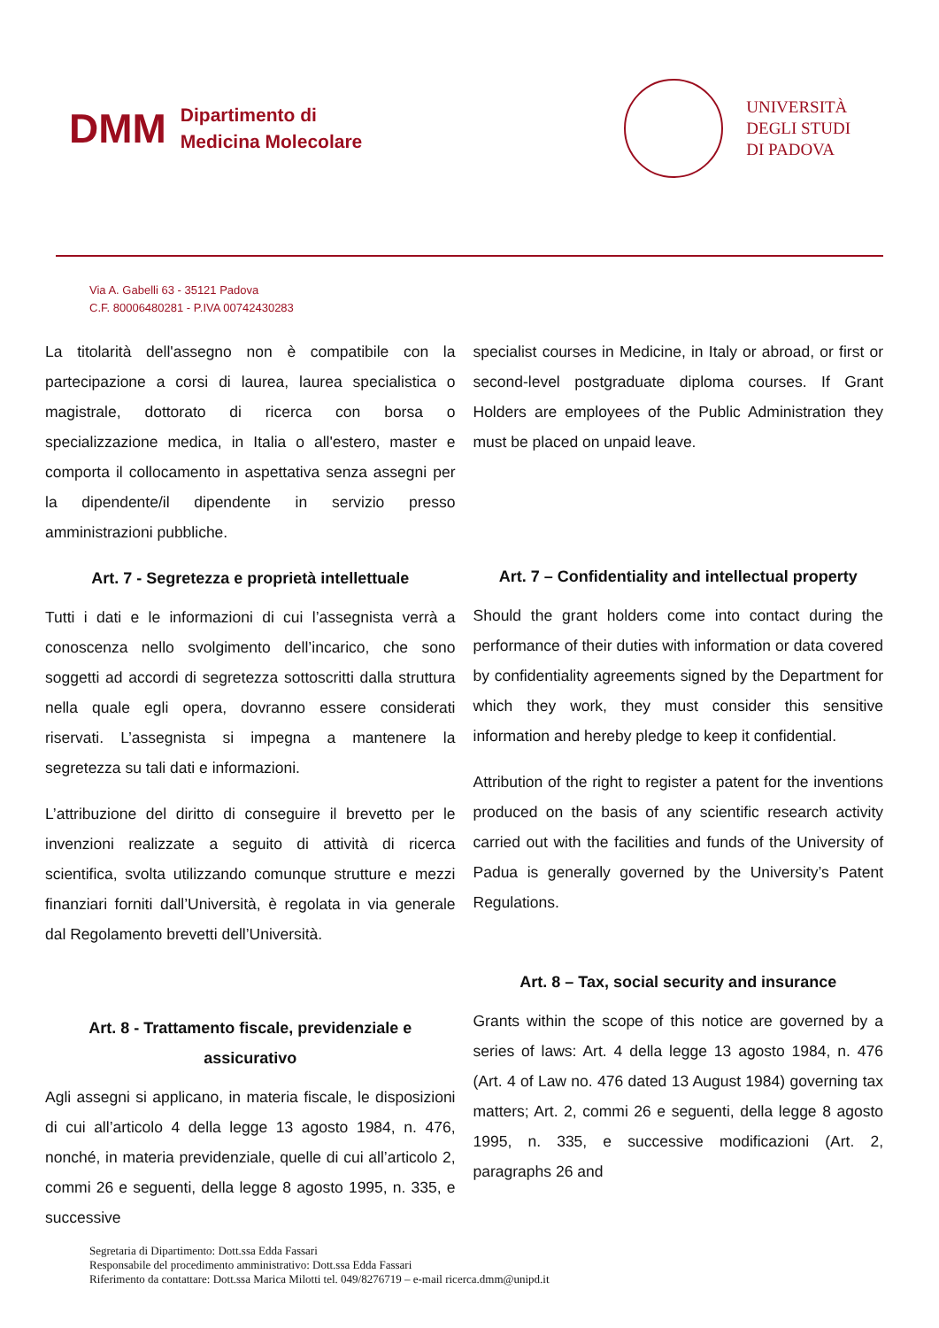DMM
Dipartimento di
Medicina Molecolare
UNIVERSITÀ
DEGLI STUDI
DI PADOVA
Via A. Gabelli 63 - 35121 Padova
C.F. 80006480281 - P.IVA 00742430283
La titolarità dell'assegno non è compatibile con la partecipazione a corsi di laurea, laurea specialistica o magistrale, dottorato di ricerca con borsa o specializzazione medica, in Italia o all'estero, master e comporta il collocamento in aspettativa senza assegni per la dipendente/il dipendente in servizio presso amministrazioni pubbliche.
Art. 7 - Segretezza e proprietà intellettuale
Tutti i dati e le informazioni di cui l’assegnista verrà a conoscenza nello svolgimento dell’incarico, che sono soggetti ad accordi di segretezza sottoscritti dalla struttura nella quale egli opera, dovranno essere considerati riservati. L’assegnista si impegna a mantenere la segretezza su tali dati e informazioni.
L’attribuzione del diritto di conseguire il brevetto per le invenzioni realizzate a seguito di attività di ricerca scientifica, svolta utilizzando comunque strutture e mezzi finanziari forniti dall’Università, è regolata in via generale dal Regolamento brevetti dell’Università.
Art. 8 - Trattamento fiscale, previdenziale e assicurativo
Agli assegni si applicano, in materia fiscale, le disposizioni di cui all’articolo 4 della legge 13 agosto 1984, n. 476, nonché, in materia previdenziale, quelle di cui all’articolo 2, commi 26 e seguenti, della legge 8 agosto 1995, n. 335, e successive
specialist courses in Medicine, in Italy or abroad, or first or second-level postgraduate diploma courses. If Grant Holders are employees of the Public Administration they must be placed on unpaid leave.
Art. 7 – Confidentiality and intellectual property
Should the grant holders come into contact during the performance of their duties with information or data covered by confidentiality agreements signed by the Department for which they work, they must consider this sensitive information and hereby pledge to keep it confidential.
Attribution of the right to register a patent for the inventions produced on the basis of any scientific research activity carried out with the facilities and funds of the University of Padua is generally governed by the University’s Patent Regulations.
Art. 8 – Tax, social security and insurance
Grants within the scope of this notice are governed by a series of laws: Art. 4 della legge 13 agosto 1984, n. 476 (Art. 4 of Law no. 476 dated 13 August 1984) governing tax matters; Art. 2, commi 26 e seguenti, della legge 8 agosto 1995, n. 335, e successive modificazioni (Art. 2, paragraphs 26 and
Segretaria di Dipartimento: Dott.ssa Edda Fassari
Responsabile del procedimento amministrativo: Dott.ssa Edda Fassari
Riferimento da contattare: Dott.ssa Marica Milotti tel. 049/8276719 – e-mail ricerca.dmm@unipd.it